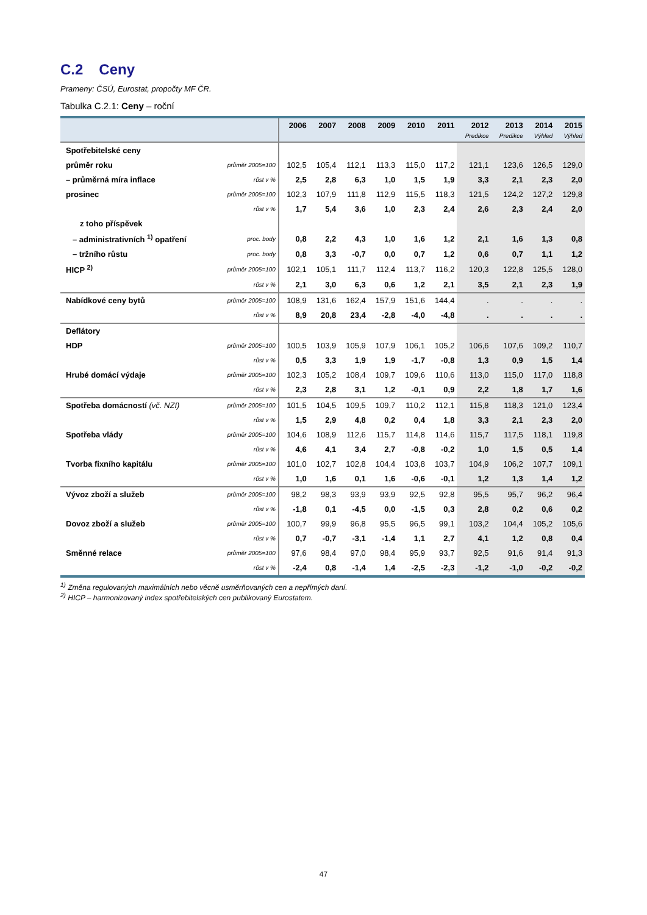C.2 Ceny
Prameny: ČSÚ, Eurostat, propočty MF ČR.
Tabulka C.2.1: Ceny – roční
| | | 2006 | 2007 | 2008 | 2009 | 2010 | 2011 | 2012 | 2013 | 2014 | 2015 |
| --- | --- | --- | --- | --- | --- | --- | --- | --- | --- | --- | --- |
| | | | | | | | | Predikce | Predikce | Výhled | Výhled |
| Spotřebitelské ceny | | | | | | | | | | | |
| průměr roku | průměr 2005=100 | 102,5 | 105,4 | 112,1 | 113,3 | 115,0 | 117,2 | 121,1 | 123,6 | 126,5 | 129,0 |
| – průměrná míra inflace | růst v % | 2,5 | 2,8 | 6,3 | 1,0 | 1,5 | 1,9 | 3,3 | 2,1 | 2,3 | 2,0 |
| prosinec | průměr 2005=100 | 102,3 | 107,9 | 111,8 | 112,9 | 115,5 | 118,3 | 121,5 | 124,2 | 127,2 | 129,8 |
| | růst v % | 1,7 | 5,4 | 3,6 | 1,0 | 2,3 | 2,4 | 2,6 | 2,3 | 2,4 | 2,0 |
| z toho příspěvek | | | | | | | | | | | |
| – administrativních <sup>1)</sup> opatření | proc. body | 0,8 | 2,2 | 4,3 | 1,0 | 1,6 | 1,2 | 2,1 | 1,6 | 1,3 | 0,8 |
| – tržního růstu | proc. body | 0,8 | 3,3 | -0,7 | 0,0 | 0,7 | 1,2 | 0,6 | 0,7 | 1,1 | 1,2 |
| HICP <sup>2)</sup> | průměr 2005=100 | 102,1 | 105,1 | 111,7 | 112,4 | 113,7 | 116,2 | 120,3 | 122,8 | 125,5 | 128,0 |
| | růst v % | 2,1 | 3,0 | 6,3 | 0,6 | 1,2 | 2,1 | 3,5 | 2,1 | 2,3 | 1,9 |
| Nabídkové ceny bytů | průměr 2005=100 | 108,9 | 131,6 | 162,4 | 157,9 | 151,6 | 144,4 | . | . | . | . |
| | růst v % | 8,9 | 20,8 | 23,4 | -2,8 | -4,0 | -4,8 | . | . | . | . |
| Deflátory | | | | | | | | | | | |
| HDP | průměr 2005=100 | 100,5 | 103,9 | 105,9 | 107,9 | 106,1 | 105,2 | 106,6 | 107,6 | 109,2 | 110,7 |
| | růst v % | 0,5 | 3,3 | 1,9 | 1,9 | -1,7 | -0,8 | 1,3 | 0,9 | 1,5 | 1,4 |
| Hrubé domácí výdaje | průměr 2005=100 | 102,3 | 105,2 | 108,4 | 109,7 | 109,6 | 110,6 | 113,0 | 115,0 | 117,0 | 118,8 |
| | růst v % | 2,3 | 2,8 | 3,1 | 1,2 | -0,1 | 0,9 | 2,2 | 1,8 | 1,7 | 1,6 |
| Spotřeba domácností (vč. NZI) | průměr 2005=100 | 101,5 | 104,5 | 109,5 | 109,7 | 110,2 | 112,1 | 115,8 | 118,3 | 121,0 | 123,4 |
| | růst v % | 1,5 | 2,9 | 4,8 | 0,2 | 0,4 | 1,8 | 3,3 | 2,1 | 2,3 | 2,0 |
| Spotřeba vlády | průměr 2005=100 | 104,6 | 108,9 | 112,6 | 115,7 | 114,8 | 114,6 | 115,7 | 117,5 | 118,1 | 119,8 |
| | růst v % | 4,6 | 4,1 | 3,4 | 2,7 | -0,8 | -0,2 | 1,0 | 1,5 | 0,5 | 1,4 |
| Tvorba fixního kapitálu | průměr 2005=100 | 101,0 | 102,7 | 102,8 | 104,4 | 103,8 | 103,7 | 104,9 | 106,2 | 107,7 | 109,1 |
| | růst v % | 1,0 | 1,6 | 0,1 | 1,6 | -0,6 | -0,1 | 1,2 | 1,3 | 1,4 | 1,2 |
| Vývoz zboží a služeb | průměr 2005=100 | 98,2 | 98,3 | 93,9 | 93,9 | 92,5 | 92,8 | 95,5 | 95,7 | 96,2 | 96,4 |
| | růst v % | -1,8 | 0,1 | -4,5 | 0,0 | -1,5 | 0,3 | 2,8 | 0,2 | 0,6 | 0,2 |
| Dovoz zboží a služeb | průměr 2005=100 | 100,7 | 99,9 | 96,8 | 95,5 | 96,5 | 99,1 | 103,2 | 104,4 | 105,2 | 105,6 |
| | růst v % | 0,7 | -0,7 | -3,1 | -1,4 | 1,1 | 2,7 | 4,1 | 1,2 | 0,8 | 0,4 |
| Směnné relace | průměr 2005=100 | 97,6 | 98,4 | 97,0 | 98,4 | 95,9 | 93,7 | 92,5 | 91,6 | 91,4 | 91,3 |
| | růst v % | -2,4 | 0,8 | -1,4 | 1,4 | -2,5 | -2,3 | -1,2 | -1,0 | -0,2 | -0,2 |
<sup>1)</sup> Změna regulovaných maximálních nebo věcně usměrňovaných cen a nepřímých daní.
<sup>2)</sup> HICP – harmonizovaný index spotřebitelských cen publikovaný Eurostatem.
47